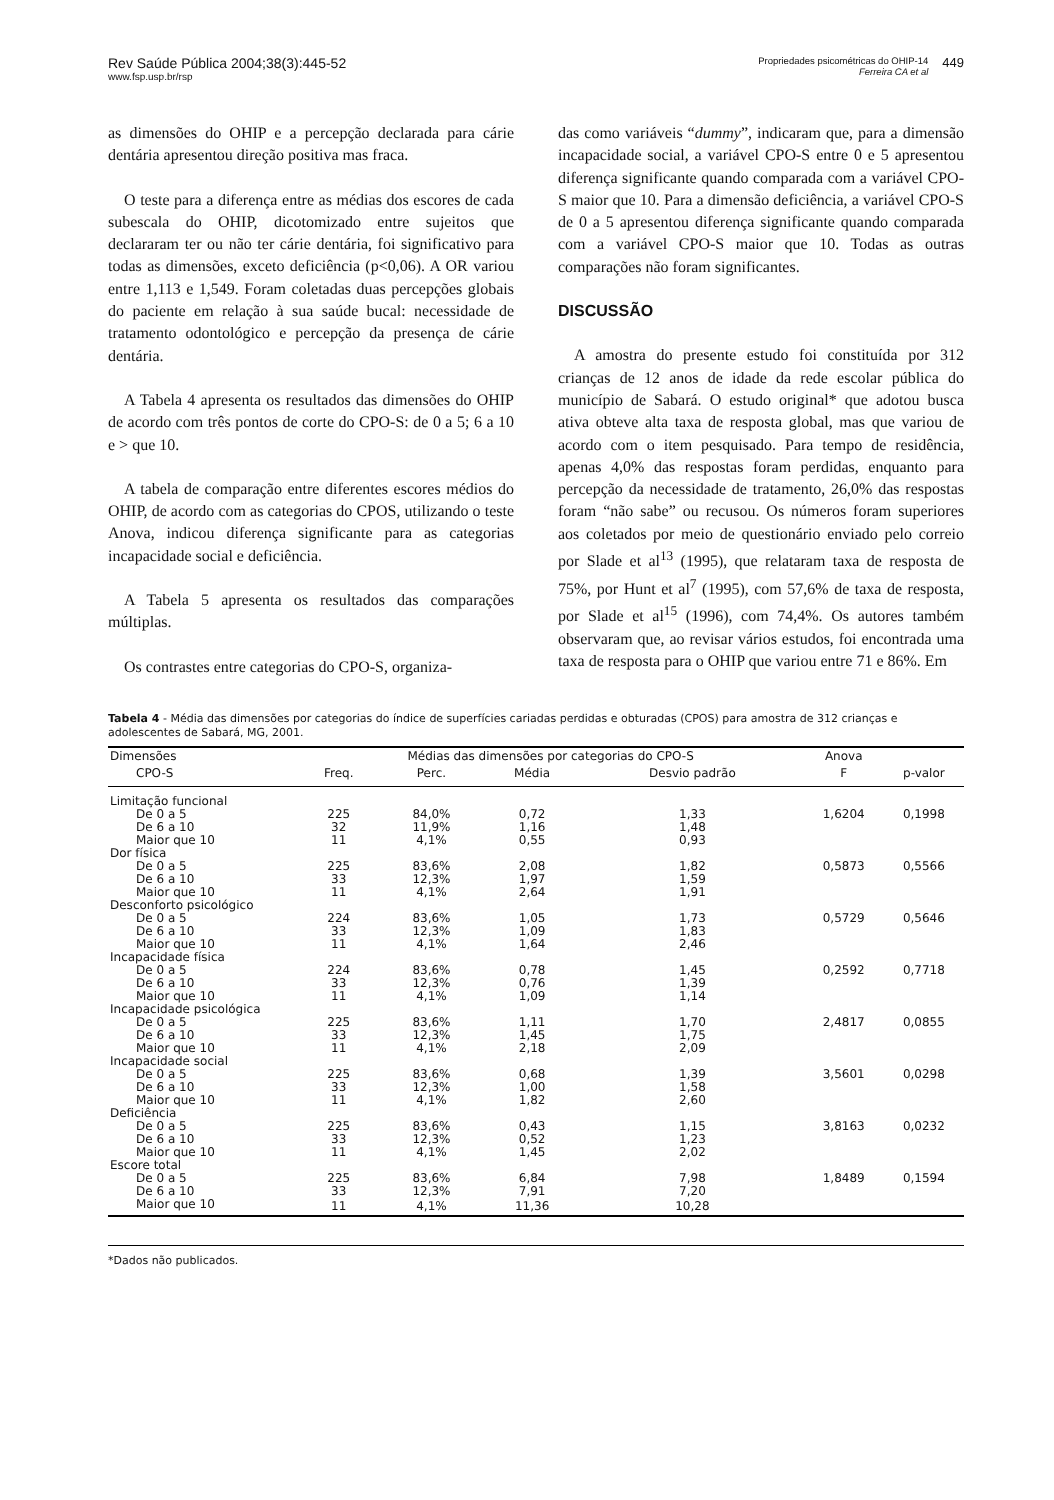Rev Saúde Pública 2004;38(3):445-52
www.fsp.usp.br/rsp
Propriedades psicométricas do OHIP-14
Ferreira CA et al
449
as dimensões do OHIP e a percepção declarada para cárie dentária apresentou direção positiva mas fraca.
O teste para a diferença entre as médias dos escores de cada subescala do OHIP, dicotomizado entre sujeitos que declararam ter ou não ter cárie dentária, foi significativo para todas as dimensões, exceto deficiência (p<0,06). A OR variou entre 1,113 e 1,549. Foram coletadas duas percepções globais do paciente em relação à sua saúde bucal: necessidade de tratamento odontológico e percepção da presença de cárie dentária.
A Tabela 4 apresenta os resultados das dimensões do OHIP de acordo com três pontos de corte do CPO-S: de 0 a 5; 6 a 10 e > que 10.
A tabela de comparação entre diferentes escores médios do OHIP, de acordo com as categorias do CPOS, utilizando o teste Anova, indicou diferença significante para as categorias incapacidade social e deficiência.
A Tabela 5 apresenta os resultados das comparações múltiplas.
Os contrastes entre categorias do CPO-S, organiza-
das como variáveis “dummy”, indicaram que, para a dimensão incapacidade social, a variável CPO-S entre 0 e 5 apresentou diferença significante quando comparada com a variável CPO-S maior que 10. Para a dimensão deficiência, a variável CPO-S de 0 a 5 apresentou diferença significante quando comparada com a variável CPO-S maior que 10. Todas as outras comparações não foram significantes.
DISCUSSÃO
A amostra do presente estudo foi constituída por 312 crianças de 12 anos de idade da rede escolar pública do município de Sabará. O estudo original* que adotou busca ativa obteve alta taxa de resposta global, mas que variou de acordo com o item pesquisado. Para tempo de residência, apenas 4,0% das respostas foram perdidas, enquanto para percepção da necessidade de tratamento, 26,0% das respostas foram “não sabe” ou recusou. Os números foram superiores aos coletados por meio de questionário enviado pelo correio por Slade et al<sup>13</sup> (1995), que relataram taxa de resposta de 75%, por Hunt et al<sup>7</sup> (1995), com 57,6% de taxa de resposta, por Slade et al<sup>15</sup> (1996), com 74,4%. Os autores também observaram que, ao revisar vários estudos, foi encontrada uma taxa de resposta para o OHIP que variou entre 71 e 86%. Em
Tabela 4 - Média das dimensões por categorias do índice de superfícies cariadas perdidas e obturadas (CPOS) para amostra de 312 crianças e adolescentes de Sabará, MG, 2001.
| Dimensões | Médias das dimensões por categorias do CPO-S | | | | Anova | |
| --- | --- | --- | --- | --- | --- | --- |
| CPO-S | Freq. | Perc. | Média | Desvio padrão | F | p-valor |
| Limitação funcional | | | | | | |
| De 0 a 5 | 225 | 84,0% | 0,72 | 1,33 | 1,6204 | 0,1998 |
| De 6 a 10 | 32 | 11,9% | 1,16 | 1,48 | | |
| Maior que 10 | 11 | 4,1% | 0,55 | 0,93 | | |
| Dor física | | | | | | |
| De 0 a 5 | 225 | 83,6% | 2,08 | 1,82 | 0,5873 | 0,5566 |
| De 6 a 10 | 33 | 12,3% | 1,97 | 1,59 | | |
| Maior que 10 | 11 | 4,1% | 2,64 | 1,91 | | |
| Desconforto psicológico | | | | | | |
| De 0 a 5 | 224 | 83,6% | 1,05 | 1,73 | 0,5729 | 0,5646 |
| De 6 a 10 | 33 | 12,3% | 1,09 | 1,83 | | |
| Maior que 10 | 11 | 4,1% | 1,64 | 2,46 | | |
| Incapacidade física | | | | | | |
| De 0 a 5 | 224 | 83,6% | 0,78 | 1,45 | 0,2592 | 0,7718 |
| De 6 a 10 | 33 | 12,3% | 0,76 | 1,39 | | |
| Maior que 10 | 11 | 4,1% | 1,09 | 1,14 | | |
| Incapacidade psicológica | | | | | | |
| De 0 a 5 | 225 | 83,6% | 1,11 | 1,70 | 2,4817 | 0,0855 |
| De 6 a 10 | 33 | 12,3% | 1,45 | 1,75 | | |
| Maior que 10 | 11 | 4,1% | 2,18 | 2,09 | | |
| Incapacidade social | | | | | | |
| De 0 a 5 | 225 | 83,6% | 0,68 | 1,39 | 3,5601 | 0,0298 |
| De 6 a 10 | 33 | 12,3% | 1,00 | 1,58 | | |
| Maior que 10 | 11 | 4,1% | 1,82 | 2,60 | | |
| Deficiência | | | | | | |
| De 0 a 5 | 225 | 83,6% | 0,43 | 1,15 | 3,8163 | 0,0232 |
| De 6 a 10 | 33 | 12,3% | 0,52 | 1,23 | | |
| Maior que 10 | 11 | 4,1% | 1,45 | 2,02 | | |
| Escore total | | | | | | |
| De 0 a 5 | 225 | 83,6% | 6,84 | 7,98 | 1,8489 | 0,1594 |
| De 6 a 10 | 33 | 12,3% | 7,91 | 7,20 | | |
| Maior que 10 | 11 | 4,1% | 11,36 | 10,28 | | |
*Dados não publicados.